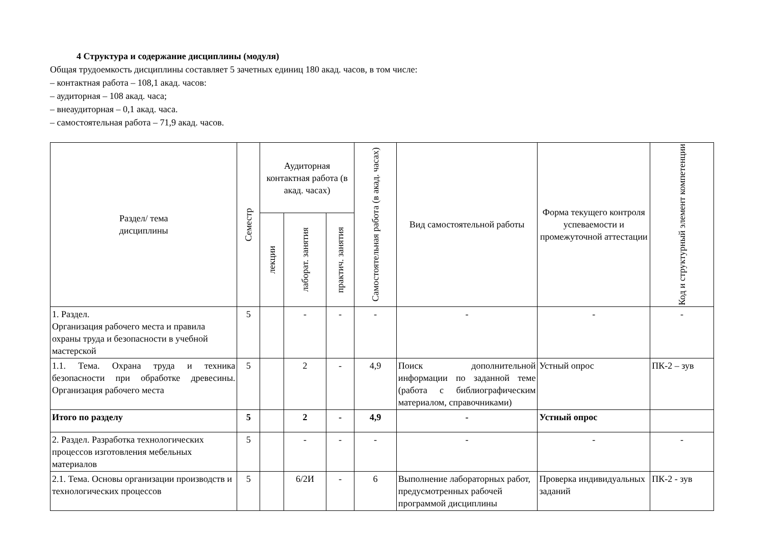4 Структура и содержание дисциплины (модуля)
Общая трудоемкость дисциплины составляет 5 зачетных единиц 180 акад. часов, в том числе:
– контактная работа – 108,1 акад. часов:
– аудиторная – 108 акад. часа;
– внеаудиторная – 0,1 акад. часа.
– самостоятельная работа – 71,9 акад. часов.
| Раздел/ тема дисциплины | Семестр | Аудиторная контактная работа (в акад. часах) | | | Самостоятельная работа (в акад. часах) | Вид самостоятельной работы | Форма текущего контроля успеваемости и промежуточной аттестации | Код и структурный элемент компетенции |
| --- | --- | --- | --- | --- | --- | --- | --- | --- |
| | | лекции | лаборат. занятия | практич. занятия | | | | |
| 1. Раздел. Организация рабочего места и правила охраны труда и безопасности в учебной мастерской | 5 | | - | - | - | - | - | - |
| 1.1. Тема. Охрана труда и техника безопасности при обработке древесины. Организация рабочего места | 5 | | 2 | - | 4,9 | Поиск дополнительной информации по заданной теме (работа с библиографическим материалом, справочниками) | Устный опрос | ПК-2 – зув |
| Итого по разделу | 5 | | 2 | - | 4,9 | - | Устный опрос | |
| 2. Раздел. Разработка технологических процессов изготовления мебельных материалов | 5 | | - | - | - | - | - | - |
| 2.1. Тема. Основы организации производств и технологических процессов | 5 | | 6/2И | - | 6 | Выполнение лабораторных работ, предусмотренных рабочей программой дисциплины | Проверка индивидуальных заданий | ПК-2 - зув |